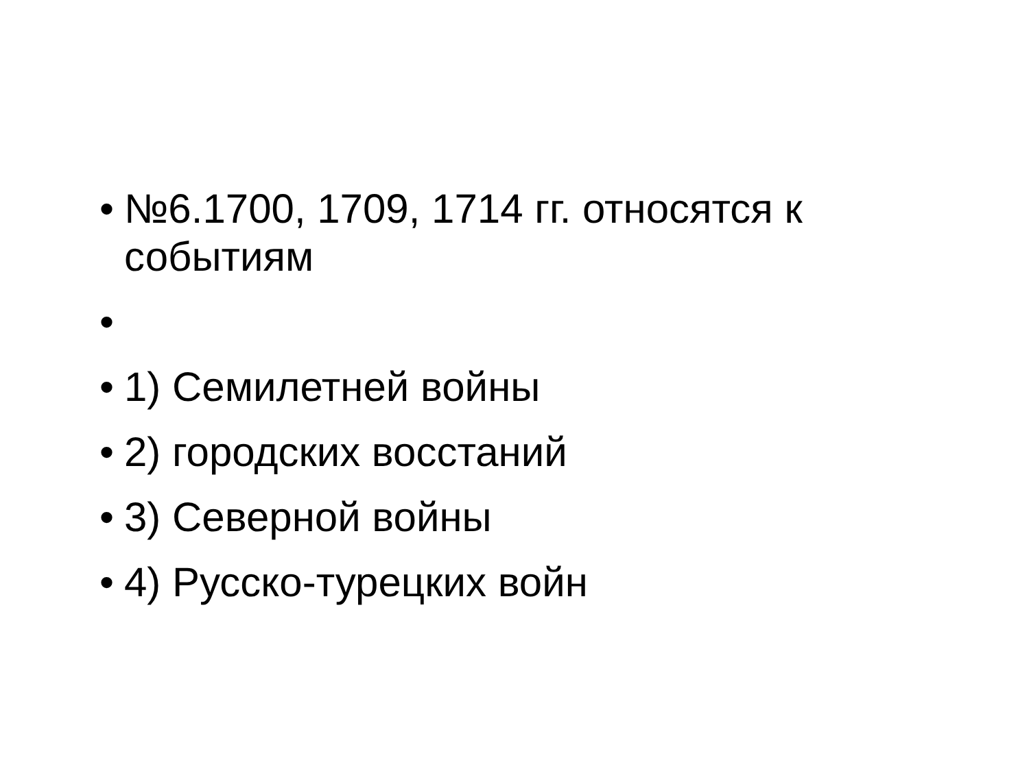• №6.1700, 1709, 1714 гг. относятся к событиям
•
• 1) Семилетней войны
• 2) городских восстаний
• 3) Северной войны
• 4) Русско-турецких войн